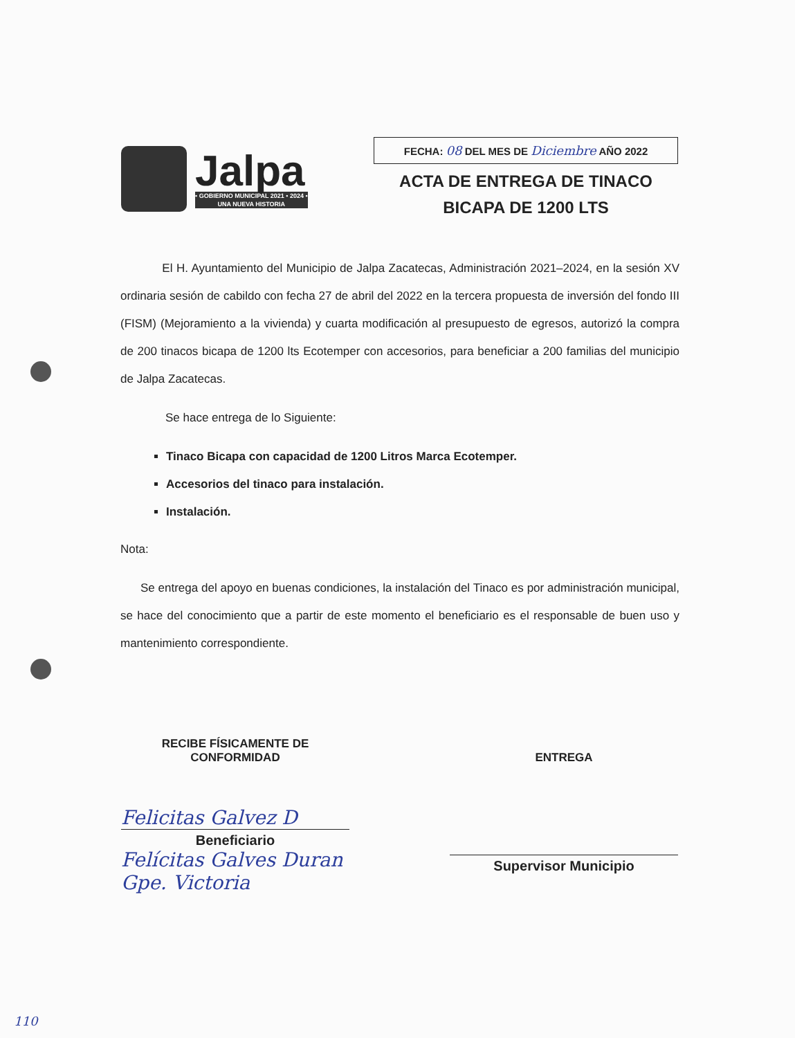Jalpa
• GOBIERNO MUNICIPAL 2021 • 2024 •
UNA NUEVA HISTORIA
FECHA: 08 DEL MES DE Diciembre AÑO 2022
ACTA DE ENTREGA DE TINACO
BICAPA DE 1200 LTS
El H. Ayuntamiento del Municipio de Jalpa Zacatecas, Administración 2021–2024, en la sesión XV ordinaria sesión de cabildo con fecha 27 de abril del 2022 en la tercera propuesta de inversión del fondo III (FISM) (Mejoramiento a la vivienda) y cuarta modificación al presupuesto de egresos, autorizó la compra de 200 tinacos bicapa de 1200 lts Ecotemper con accesorios, para beneficiar a 200 familias del municipio de Jalpa Zacatecas.
Se hace entrega de lo Siguiente:
Tinaco Bicapa con capacidad de 1200 Litros Marca Ecotemper.
Accesorios del tinaco para instalación.
Instalación.
Nota:
Se entrega del apoyo en buenas condiciones, la instalación del Tinaco es por administración municipal, se hace del conocimiento que a partir de este momento el beneficiario es el responsable de buen uso y mantenimiento correspondiente.
RECIBE FÍSICAMENTE DE
CONFORMIDAD
Felicitas Galvez D
Beneficiario
Felícitas Galves Duran
Gpe. Victoria
ENTREGA
Supervisor Municipio
110